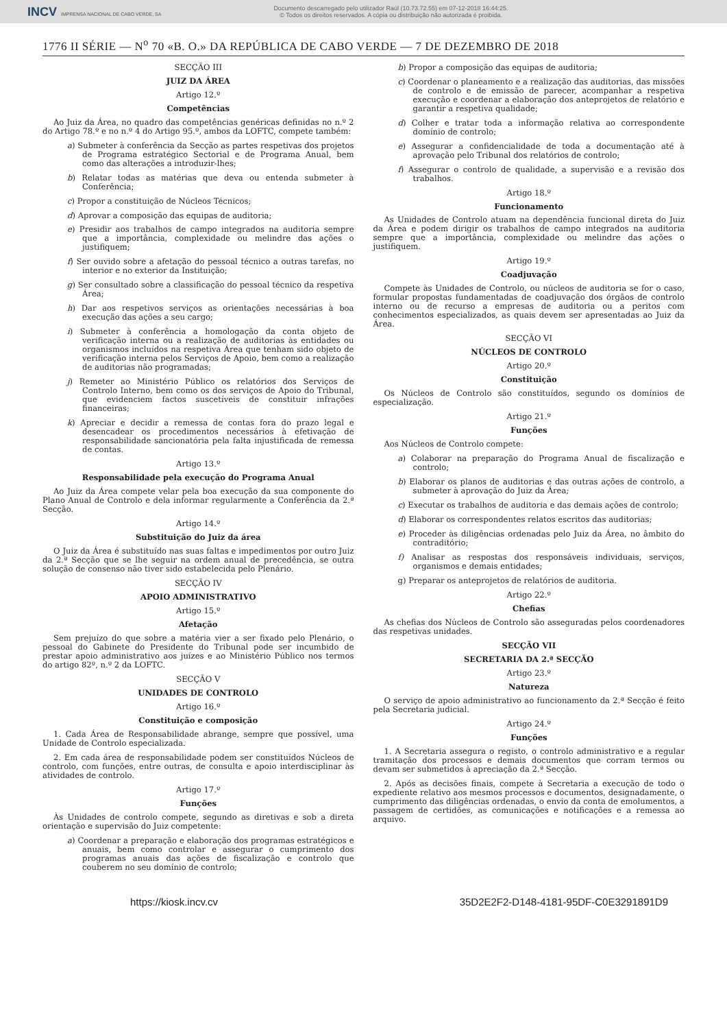INCV IMPRENSA NACIONAL DE CABO VERDE, SA
Documento descarregado pelo utilizador Raúl (10.73.72.55) em 07-12-2018 16:44:25.
© Todos os direitos reservados. A cópia ou distribuição não autorizada é proibida.
1776 II SÉRIE — N<sup>o</sup> 70 «B. O.» DA REPÚBLICA DE CABO VERDE — 7 DE DEZEMBRO DE 2018
SECÇÃO III
JUIZ DA ÁREA
Artigo 12.º
Competências
Ao Juiz da Área, no quadro das competências genéricas definidas no n.º 2 do Artigo 78.º e no n.º 4 do Artigo 95.º, ambos da LOFTC, compete também:
a) Submeter à conferência da Secção as partes respetivas dos projetos de Programa estratégico Sectorial e de Programa Anual, bem como das alterações a introduzir-lhes;
b) Relatar todas as matérias que deva ou entenda submeter à Conferência;
c) Propor a constituição de Núcleos Técnicos;
d) Aprovar a composição das equipas de auditoria;
e) Presidir aos trabalhos de campo integrados na auditoria sempre que a importância, complexidade ou melindre das ações o justifiquem;
f) Ser ouvido sobre a afetação do pessoal técnico a outras tarefas, no interior e no exterior da Instituição;
g) Ser consultado sobre a classificação do pessoal técnico da respetiva Área;
h) Dar aos respetivos serviços as orientações necessárias à boa execução das ações a seu cargo;
i) Submeter à conferência a homologação da conta objeto de verificação interna ou a realização de auditorias às entidades ou organismos incluídos na respetiva Área que tenham sido objeto de verificação interna pelos Serviços de Apoio, bem como a realização de auditorias não programadas;
j) Remeter ao Ministério Público os relatórios dos Serviços de Controlo Interno, bem como os dos serviços de Apoio do Tribunal, que evidenciem factos suscetíveis de constituir infrações financeiras;
k) Apreciar e decidir a remessa de contas fora do prazo legal e desencadear os procedimentos necessários à efetivação de responsabilidade sancionatória pela falta injustificada de remessa de contas.
Artigo 13.º
Responsabilidade pela execução do Programa Anual
Ao Juiz da Área compete velar pela boa execução da sua componente do Plano Anual de Controlo e dela informar regularmente a Conferência da 2.ª Secção.
Artigo 14.º
Substituição do Juiz da área
O Juiz da Área é substituído nas suas faltas e impedimentos por outro Juiz da 2.ª Secção que se lhe seguir na ordem anual de precedência, se outra solução de consenso não tiver sido estabelecida pelo Plenário.
SECÇÃO IV
APOIO ADMINISTRATIVO
Artigo 15.º
Afetação
Sem prejuízo do que sobre a matéria vier a ser fixado pelo Plenário, o pessoal do Gabinete do Presidente do Tribunal pode ser incumbido de prestar apoio administrativo aos juízes e ao Ministério Público nos termos do artigo 82º, n.º 2 da LOFTC.
SECÇÃO V
UNIDADES DE CONTROLO
Artigo 16.º
Constituição e composição
1. Cada Área de Responsabilidade abrange, sempre que possível, uma Unidade de Controlo especializada.
2. Em cada área de responsabilidade podem ser constituídos Núcleos de controlo, com funções, entre outras, de consulta e apoio interdisciplinar às atividades de controlo.
Artigo 17.º
Funções
Às Unidades de controlo compete, segundo as diretivas e sob a direta orientação e supervisão do Juiz competente:
a) Coordenar a preparação e elaboração dos programas estratégicos e anuais, bem como controlar e assegurar o cumprimento dos programas anuais das ações de fiscalização e controlo que couberem no seu domínio de controlo;
b) Propor a composição das equipas de auditoria;
c) Coordenar o planeamento e a realização das auditorias, das missões de controlo e de emissão de parecer, acompanhar a respetiva execução e coordenar a elaboração dos anteprojetos de relatório e garantir a respetiva qualidade;
d) Colher e tratar toda a informação relativa ao correspondente domínio de controlo;
e) Assegurar a confidencialidade de toda a documentação até à aprovação pelo Tribunal dos relatórios de controlo;
f) Assegurar o controlo de qualidade, a supervisão e a revisão dos trabalhos.
Artigo 18.º
Funcionamento
As Unidades de Controlo atuam na dependência funcional direta do Juiz da Área e podem dirigir os trabalhos de campo integrados na auditoria sempre que a importância, complexidade ou melindre das ações o justifiquem.
Artigo 19.º
Coadjuvação
Compete às Unidades de Controlo, ou núcleos de auditoria se for o caso, formular propostas fundamentadas de coadjuvação dos órgãos de controlo interno ou de recurso a empresas de auditoria ou a peritos com conhecimentos especializados, as quais devem ser apresentadas ao Juiz da Área.
SECÇÃO VI
NÚCLEOS DE CONTROLO
Artigo 20.º
Constituição
Os Núcleos de Controlo são constituídos, segundo os domínios de especialização.
Artigo 21.º
Funções
Aos Núcleos de Controlo compete:
a) Colaborar na preparação do Programa Anual de fiscalização e controlo;
b) Elaborar os planos de auditorias e das outras ações de controlo, a submeter à aprovação do Juiz da Área;
c) Executar os trabalhos de auditoria e das demais ações de controlo;
d) Elaborar os correspondentes relatos escritos das auditorias;
e) Proceder às diligências ordenadas pelo Juiz da Área, no âmbito do contraditório;
f) Analisar as respostas dos responsáveis individuais, serviços, organismos e demais entidades;
g) Preparar os anteprojetos de relatórios de auditoria.
Artigo 22.º
Chefias
As chefias dos Núcleos de Controlo são asseguradas pelos coordenadores das respetivas unidades.
SECÇÃO VII
SECRETARIA DA 2.ª SECÇÃO
Artigo 23.º
Natureza
O serviço de apoio administrativo ao funcionamento da 2.ª Secção é feito pela Secretaria judicial.
Artigo 24.º
Funções
1. A Secretaria assegura o registo, o controlo administrativo e a regular tramitação dos processos e demais documentos que corram termos ou devam ser submetidos à apreciação da 2.ª Secção.
2. Após as decisões finais, compete à Secretaria a execução de todo o expediente relativo aos mesmos processos e documentos, designadamente, o cumprimento das diligências ordenadas, o envio da conta de emolumentos, a passagem de certidões, as comunicações e notificações e a remessa ao arquivo.
https://kiosk.incv.cv 35D2E2F2-D148-4181-95DF-C0E3291891D9